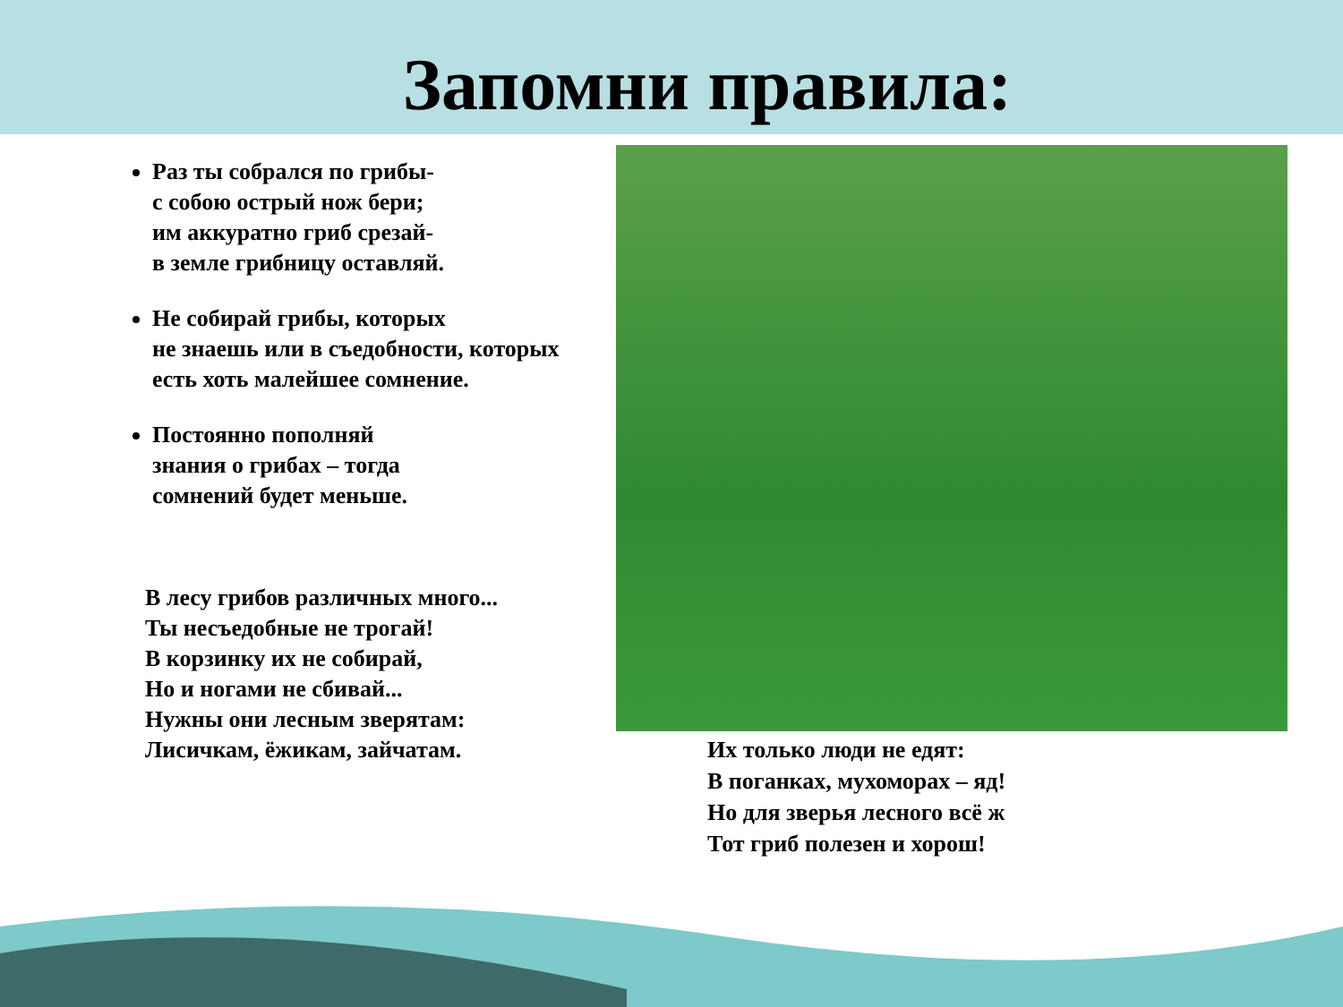Запомни правила:
Раз ты собрался по грибы-
с собою острый нож бери;
им аккуратно гриб срезай-
в земле грибницу оставляй.
Не собирай грибы, которых
не знаешь или в съедобности, которых
есть хоть малейшее сомнение.
Постоянно пополняй
знания о грибах – тогда
сомнений будет меньше.
В лесу грибов различных много...
Ты несъедобные не трогай!
В корзинку их не собирай,
Но и ногами не сбивай...
Нужны они лесным зверятам:
Лисичкам, ёжикам, зайчатам.
Их только люди не едят:
В поганках, мухоморах – яд!
Но для зверья лесного всё ж
Тот гриб полезен и хорош!